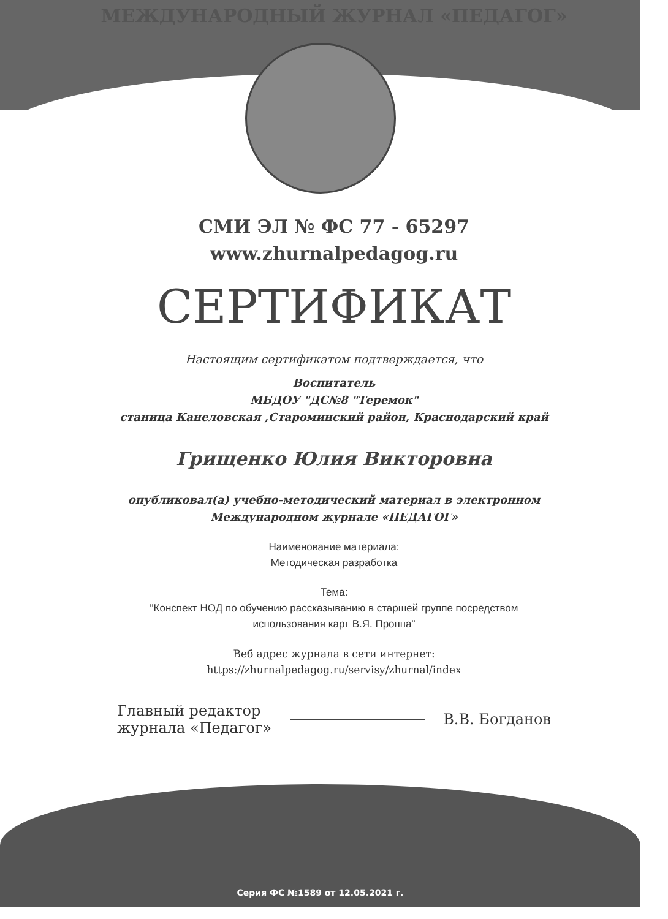МЕЖДУНАРОДНЫЙ ЖУРНАЛ «ПЕДАГОГ»
СМИ ЭЛ № ФС 77 - 65297
www.zhurnalpedagog.ru
СЕРТИФИКАТ
Настоящим сертификатом подтверждается, что
Воспитатель
МБДОУ "ДС№8 "Теремок"
станица Канеловская ,Староминский район, Краснодарский край
Грищенко Юлия Викторовна
опубликовал(а) учебно-методический материал в электронном
Международном журнале «ПЕДАГОГ»
Наименование материала:
Методическая разработка
Тема:
"Конспект НОД по обучению рассказыванию в старшей группе посредством
использования карт В.Я. Проппа"
Веб адрес журнала в сети интернет:
https://zhurnalpedagog.ru/servisy/zhurnal/index
Главный редактор
журнала «Педагог»
В.В. Богданов
Серия ФС №1589 от 12.05.2021 г.